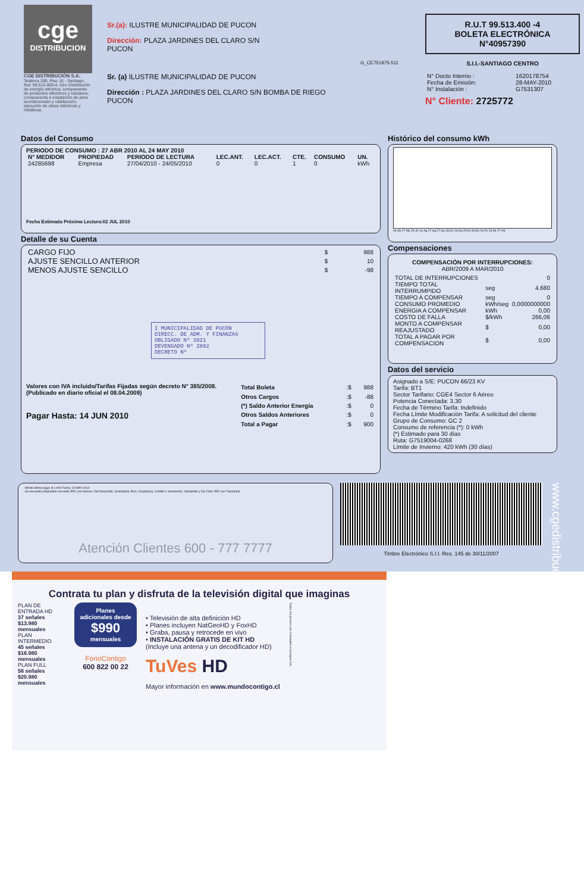cge
DISTRIBUCION
CGE DISTRIBUCIÓN S.A.
Teatinos 280, Piso 16 - Santiago. Rut: 99.513.400-4. Giro Distribución de energía eléctrica, compraventa de productos eléctricos y celulares, compraventa e instalación de aires acondicionado y calefacción, ejecución de obras eléctricas y metálicas.
Sr.(a): ILUSTRE MUNICIPALIDAD DE PUCON
Dirección: PLAZA JARDINES DEL CLARO S/N
PUCON
G_CE751975-511
Sr. (a) ILUSTRE MUNICIPALIDAD DE PUCON
Dirección : PLAZA JARDINES DEL CLARO S/N BOMBA DE RIEGO
PUCON
R.U.T 99.513.400 -4
BOLETA ELECTRÓNICA
N°40957390
S.I.I.-SANTIAGO CENTRO
| N° Docto Interno : | 1620178754 |
| Fecha de Emisión: | 28-MAY-2010 |
| N° Instalación : | G7531307 |
N° Cliente: 2725772
Datos del Consumo
PERIODO DE CONSUMO : 27 ABR 2010 AL 24 MAY 2010
| N° MEDIDOR | PROPIEDAD | PERIODO DE LECTURA | LEC.ANT. | LEC.ACT. | CTE. | CONSUMO | UN. |
| --- | --- | --- | --- | --- | --- | --- | --- |
| 24285698 | Empresa | 27/04/2010 - 24/05/2010 | 0 | 0 | 1 | 0 | kWh |
Fecha Estimada Próxima Lectura:02 JUL 2010
Detalle de su Cuenta
| CARGO FIJO | $ | 988 |
| AJUSTE SENCILLO ANTERIOR | $ | 10 |
| MENOS AJUSTE SENCILLO | $ | -98 |
I MUNICIPALIDAD DE PUCON
DIRECC. DE ADM. Y FINANZAS
OBLIGADO Nº 3021
DEVENGADO Nº 2882
DECRETO Nº
Valores con IVA incluido/Tarifas Fijadas según decreto N° 385/2008. (Publicado en diario oficial el 08.04.2009)
Pagar Hasta: 14 JUN 2010
| Total Boleta | :$ | 988 |
| Otros Cargos | :$ | -88 |
| (*) Saldo Anterior Energía | :$ | 0 |
| Otros Saldos Anteriores | :$ | 0 |
| Total a Pagar | :$ | 900 |
Histórico del consumo kWh
26-Ab 27-My 25-Jn 14-Ag 27-Ag 27-Se 28-Oc 26-No 25-Di 28-En 26-Fe 26-Mr 27-Ab
Compensaciones
COMPENSACIÓN POR INTERRUPCIONES:
ABR/2009 A MAR/2010
| TOTAL DE INTERRUPCIONES | | 0 |
| TIEMPO TOTAL INTERRUMPIDO | seg | 4.680 |
| TIEMPO A COMPENSAR | seg | 0 |
| CONSUMO PROMEDIO | kWh/seg | 0,0000000000 |
| ENERGIA A COMPENSAR | kWh | 0,00 |
| COSTO DE FALLA | $/kWh | 266,06 |
| MONTO A COMPENSAR REAJUSTADO | $ | 0,00 |
| TOTAL A PAGAR POR COMPENSACION | $ | 0,00 |
Datos del servicio
Asignado a S/E: PUCON 66/23 KV
Tarifa: BT1
Sector Tarifario: CGE4 Sector 6 Aéreo
Potencia Conectada: 3.30
Fecha de Término Tarifa: Indefinido
Fecha Límite Modificación Tarifa: A solicitud del cliente
Grupo de Consumo: GC 2
Consumo de referencia (*): 0 kWh
(*) Estimado para 30 días
Ruta: G7519004-0268
Límite de Invierno: 420 kWh (30 días)
- Monto último pago: $ 1.000 Fecha: 20-MAY-2010
- Se encuentra disponible convenio PAC con bancos: Del Desarrollo, Scotiabank, Bice, Corpbanca, Crédito e Inversiones, Santander y De Chile. PAT con Transbank.
Atención Clientes 600 - 777 7777
Timbre Electrónico S.I.I. Res. 145 de 30/11/2007
www.cgedistribucion.cl
Contrata tu plan y disfruta de la televisión digital que imaginas
PLAN DE ENTRADA HD
37 señales $13.980 mensuales
PLAN INTERMEDIO
45 señales $16.980 mensuales
PLAN FULL
56 señales $20.980 mensuales
Planes adicionales desde
$990
mensuales
FonoContigo
600 822 00 22
• Televisión de alta definición HD
• Planes incluyen NatGeoHD y FoxHD
• Graba, pausa y retrocede en vivo
• INSTALACIÓN GRATIS DE KIT HD
(Incluye una antena y un decodificador HD)
TuVes HD
Mayor información en www.mundocontigo.cl
Todos los precios son mensuales e incluyen IVA.